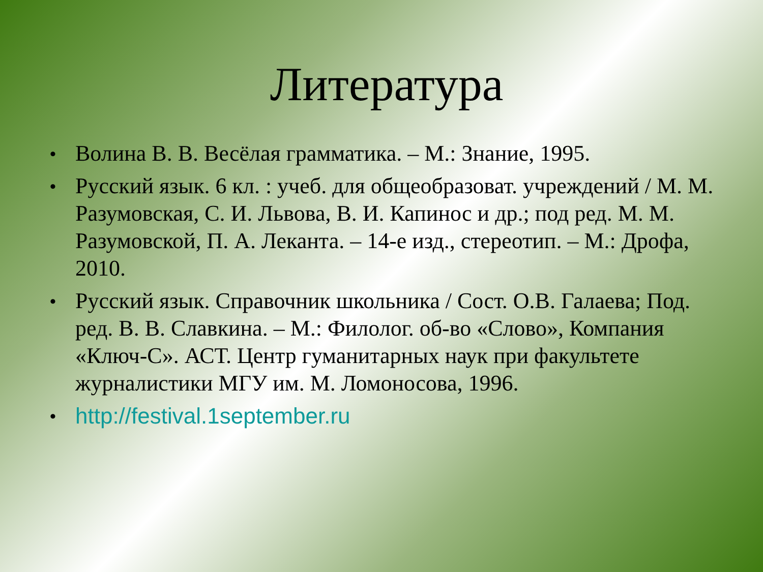Литература
• Волина В. В. Весёлая грамматика. – М.: Знание, 1995.
• Русский язык. 6 кл. : учеб. для общеобразоват. учреждений / М. М. Разумовская, С. И. Львова, В. И. Капинос и др.; под ред. М. М. Разумовской, П. А. Леканта. – 14-е изд., стереотип. – М.: Дрофа, 2010.
• Русский язык. Справочник школьника / Сост. О.В. Галаева; Под. ред. В. В. Славкина. – М.: Филолог. об-во «Слово», Компания «Ключ-С». АСТ. Центр гуманитарных наук при факультете журналистики МГУ им. М. Ломоносова, 1996.
• http://festival.1september.ru